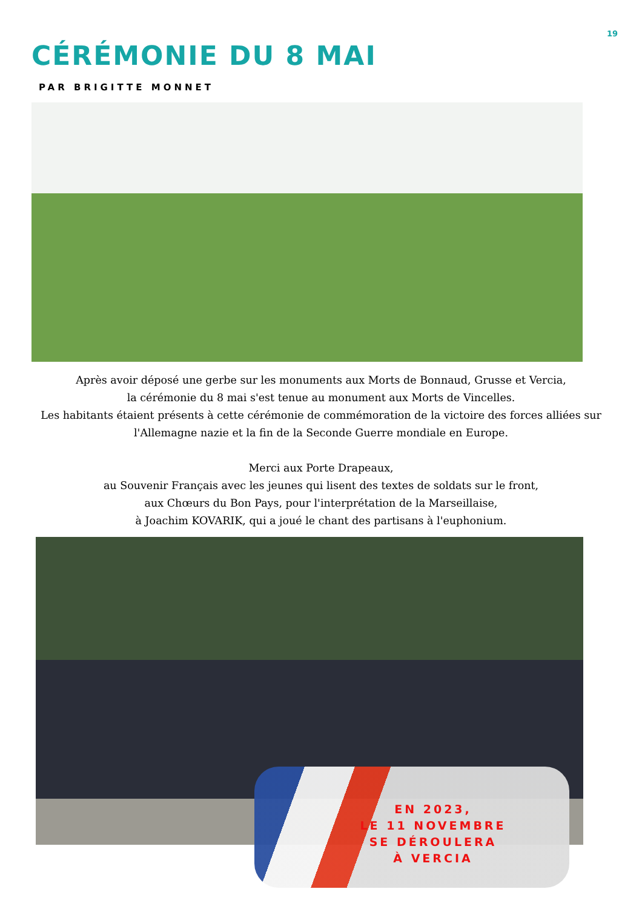19
CÉRÉMONIE DU 8 MAI
PAR BRIGITTE MONNET
Après avoir déposé une gerbe sur les monuments aux Morts de Bonnaud, Grusse et Vercia,
la cérémonie du 8 mai s'est tenue au monument aux Morts de Vincelles.
Les habitants étaient présents à cette cérémonie de commémoration de la victoire des forces alliées sur l'Allemagne nazie et la fin de la Seconde Guerre mondiale en Europe.
Merci aux Porte Drapeaux,
au Souvenir Français avec les jeunes qui lisent des textes de soldats sur le front,
aux Chœurs du Bon Pays, pour l'interprétation de la Marseillaise,
à Joachim KOVARIK, qui a joué le chant des partisans à l'euphonium.
EN 2023,
LE 11 NOVEMBRE
SE DÉROULERA
À VERCIA